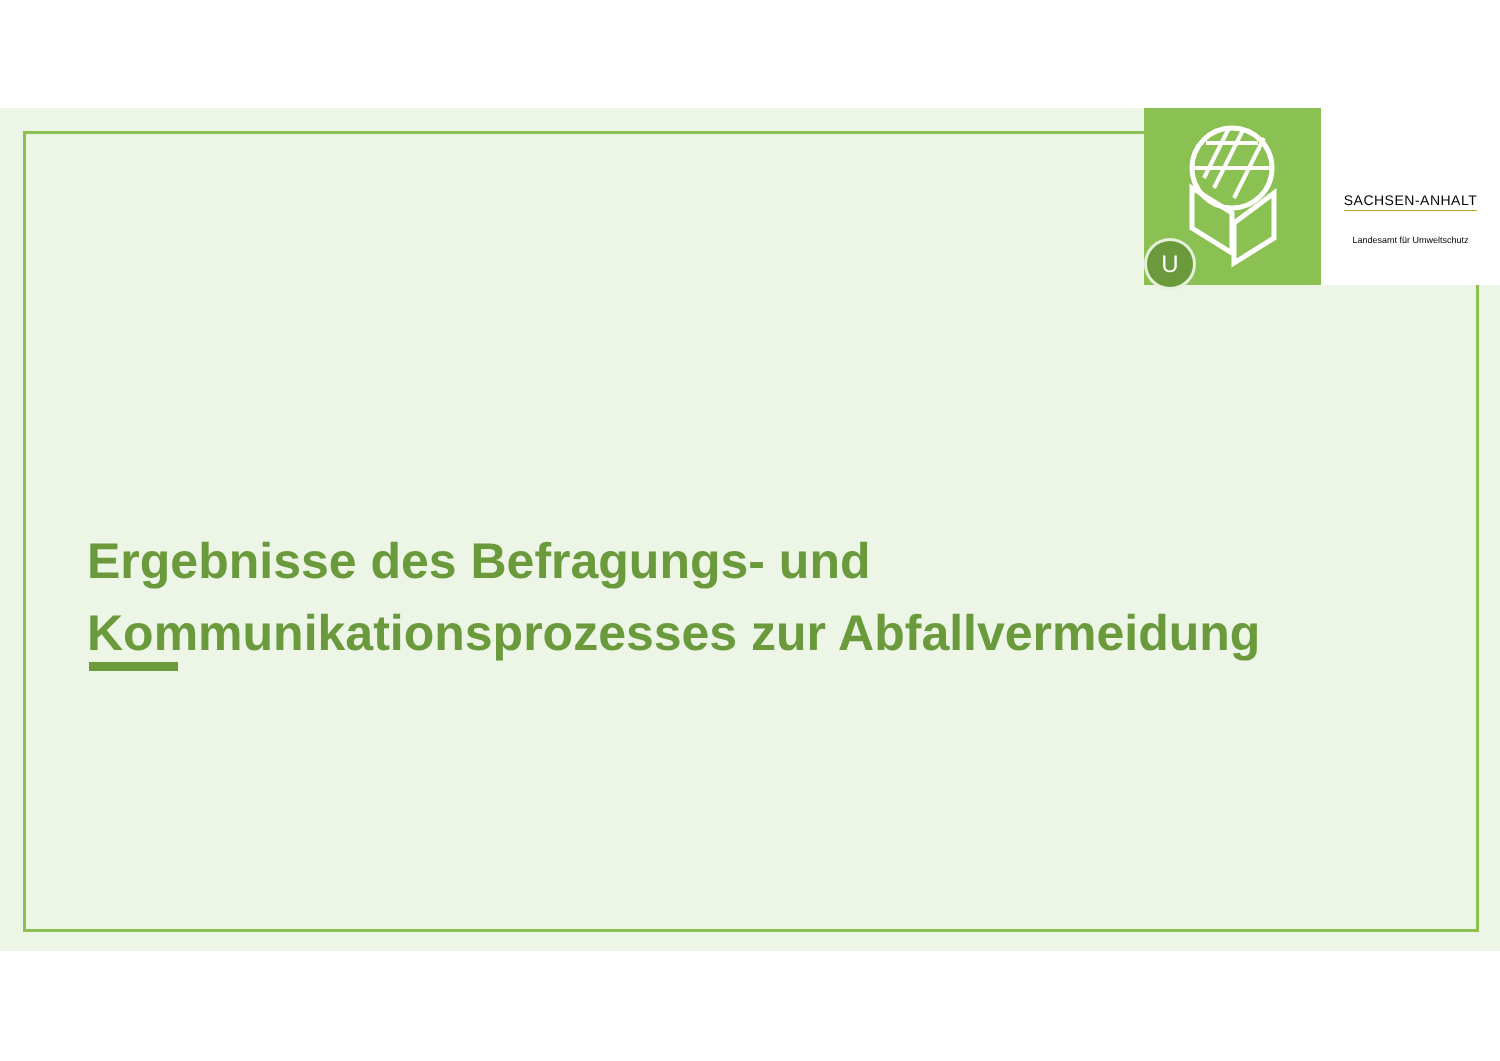U
SACHSEN-ANHALT
Landesamt für Umweltschutz
Ergebnisse des Befragungs- und
Kommunikationsprozesses zur Abfallvermeidung